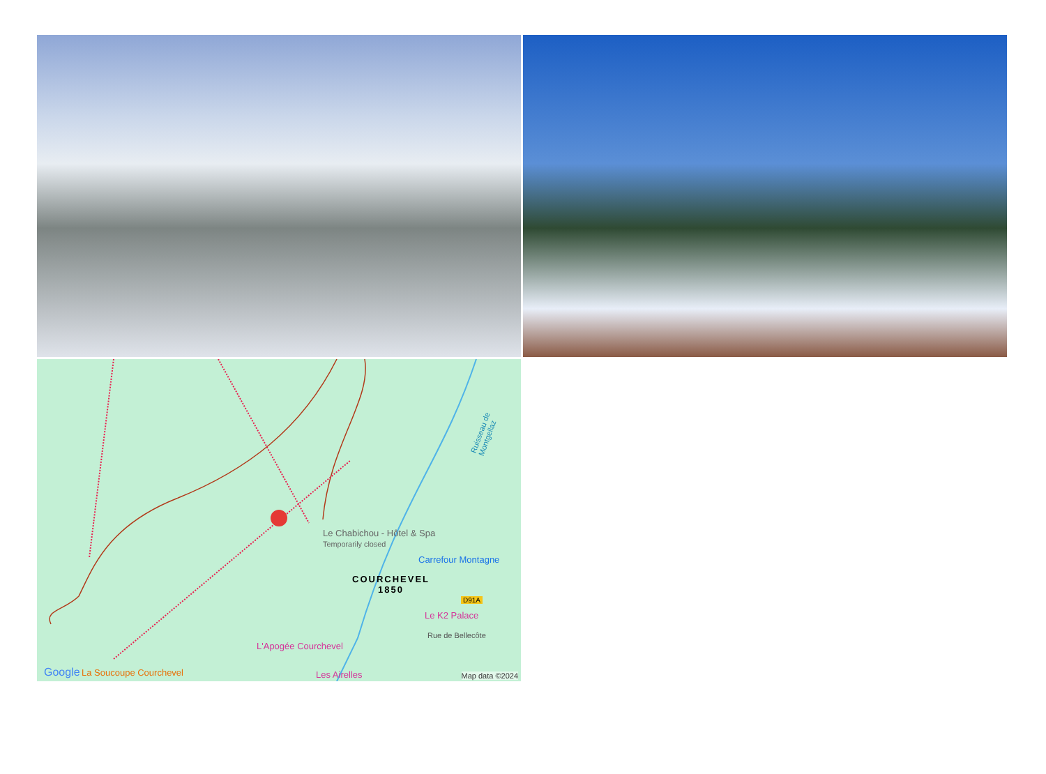Le Chabichou - Hôtel & Spa
Temporarily closed
Carrefour Montagne
COURCHEVEL
1850
D91A
Le K2 Palace
Rue de Bellecôte
L'Apogée Courchevel
La Soucoupe Courchevel Les Airelles Google
Map data ©2024
Ruisseau de Montgellaz